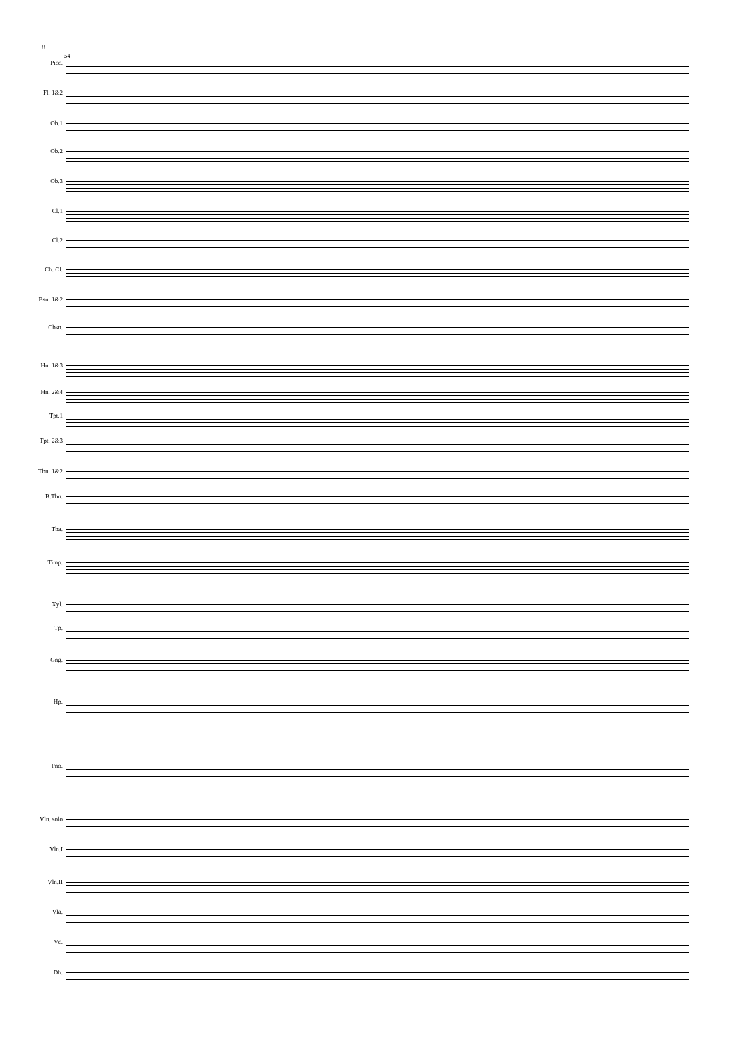8
54
Picc.
Fl. 1&2
Ob.1
Ob.2
Ob.3
Cl.1
Cl.2
Cb. Cl.
Bsn. 1&2
Cbsn.
Hn. 1&3
Hn. 2&4
Tpt.1
Tpt. 2&3
Tbn. 1&2
B.Tbn.
Tba.
Timp.
Xyl.
Tp.
Gng.
Hp.
Pno.
Vln. solo
Vln.I
Vln.II
Vla.
Vc.
Db.